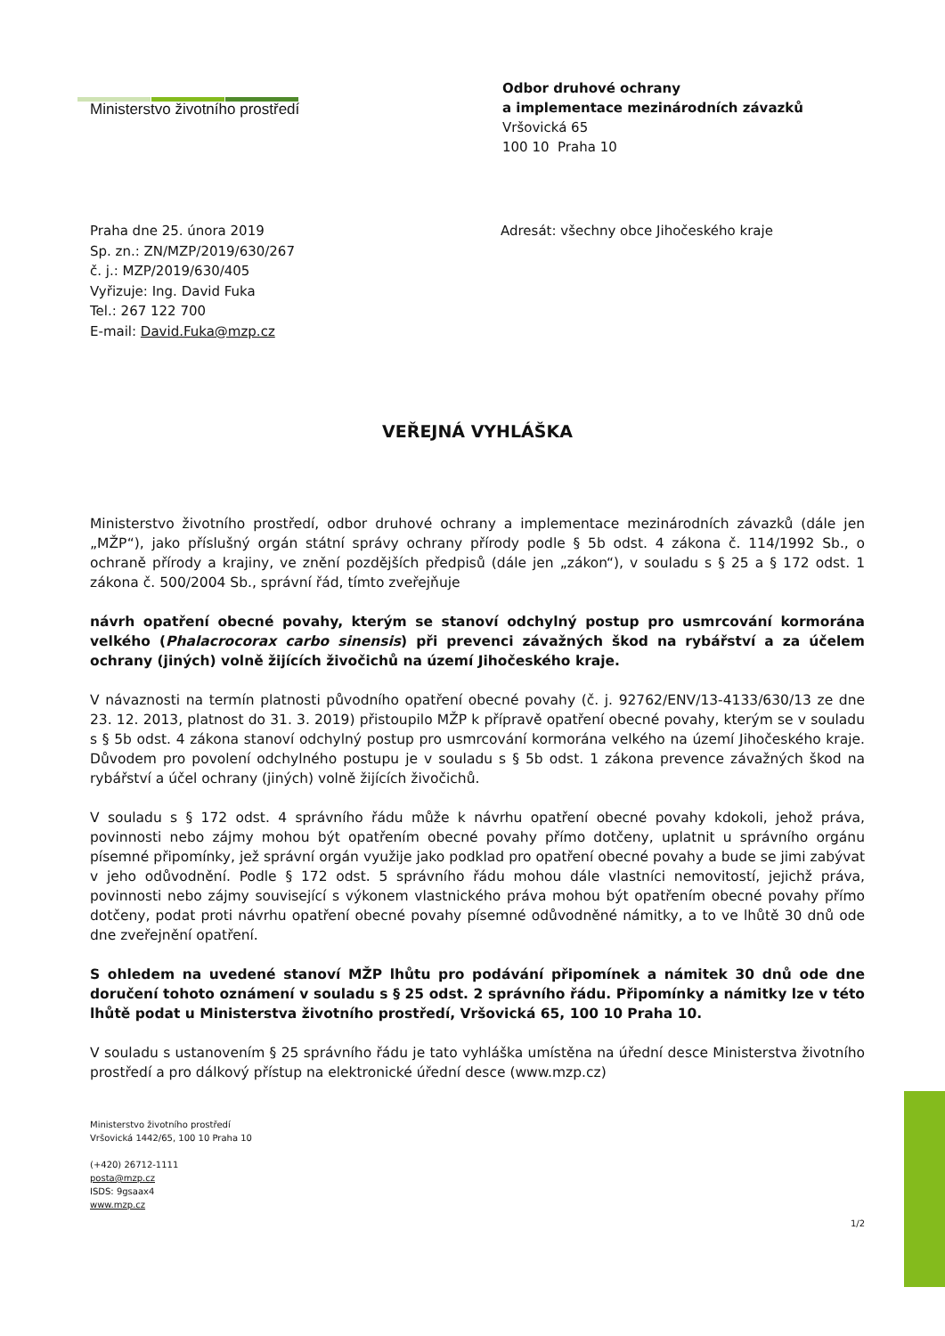Ministerstvo životního prostředí
Odbor druhové ochrany
a implementace mezinárodních závazků
Vršovická 65
100 10 Praha 10
Praha dne 25. února 2019
Sp. zn.: ZN/MZP/2019/630/267
č. j.: MZP/2019/630/405
Vyřizuje: Ing. David Fuka
Tel.: 267 122 700
E-mail: David.Fuka@mzp.cz
Adresát: všechny obce Jihočeského kraje
VEŘEJNÁ VYHLÁŠKA
Ministerstvo životního prostředí, odbor druhové ochrany a implementace mezinárodních závazků (dále jen „MŽP“), jako příslušný orgán státní správy ochrany přírody podle § 5b odst. 4 zákona č. 114/1992 Sb., o ochraně přírody a krajiny, ve znění pozdějších předpisů (dále jen „zákon“), v souladu s § 25 a § 172 odst. 1 zákona č. 500/2004 Sb., správní řád, tímto zveřejňuje
návrh opatření obecné povahy, kterým se stanoví odchylný postup pro usmrcování kormorána velkého (Phalacrocorax carbo sinensis) při prevenci závažných škod na rybářství a za účelem ochrany (jiných) volně žijících živočichů na území Jihočeského kraje.
V návaznosti na termín platnosti původního opatření obecné povahy (č. j. 92762/ENV/13-4133/630/13 ze dne 23. 12. 2013, platnost do 31. 3. 2019) přistoupilo MŽP k přípravě opatření obecné povahy, kterým se v souladu s § 5b odst. 4 zákona stanoví odchylný postup pro usmrcování kormorána velkého na území Jihočeského kraje. Důvodem pro povolení odchylného postupu je v souladu s § 5b odst. 1 zákona prevence závažných škod na rybářství a účel ochrany (jiných) volně žijících živočichů.
V souladu s § 172 odst. 4 správního řádu může k návrhu opatření obecné povahy kdokoli, jehož práva, povinnosti nebo zájmy mohou být opatřením obecné povahy přímo dotčeny, uplatnit u správního orgánu písemné připomínky, jež správní orgán využije jako podklad pro opatření obecné povahy a bude se jimi zabývat v jeho odůvodnění. Podle § 172 odst. 5 správního řádu mohou dále vlastníci nemovitostí, jejichž práva, povinnosti nebo zájmy související s výkonem vlastnického práva mohou být opatřením obecné povahy přímo dotčeny, podat proti návrhu opatření obecné povahy písemné odůvodněné námitky, a to ve lhůtě 30 dnů ode dne zveřejnění opatření.
S ohledem na uvedené stanoví MŽP lhůtu pro podávání připomínek a námitek 30 dnů ode dne doručení tohoto oznámení v souladu s § 25 odst. 2 správního řádu. Připomínky a námitky lze v této lhůtě podat u Ministerstva životního prostředí, Vršovická 65, 100 10 Praha 10.
V souladu s ustanovením § 25 správního řádu je tato vyhláška umístěna na úřední desce Ministerstva životního prostředí a pro dálkový přístup na elektronické úřední desce (www.mzp.cz)
Ministerstvo životního prostředí
Vršovická 1442/65, 100 10 Praha 10
(+420) 26712-1111
posta@mzp.cz
ISDS: 9gsaax4
www.mzp.cz
1/2